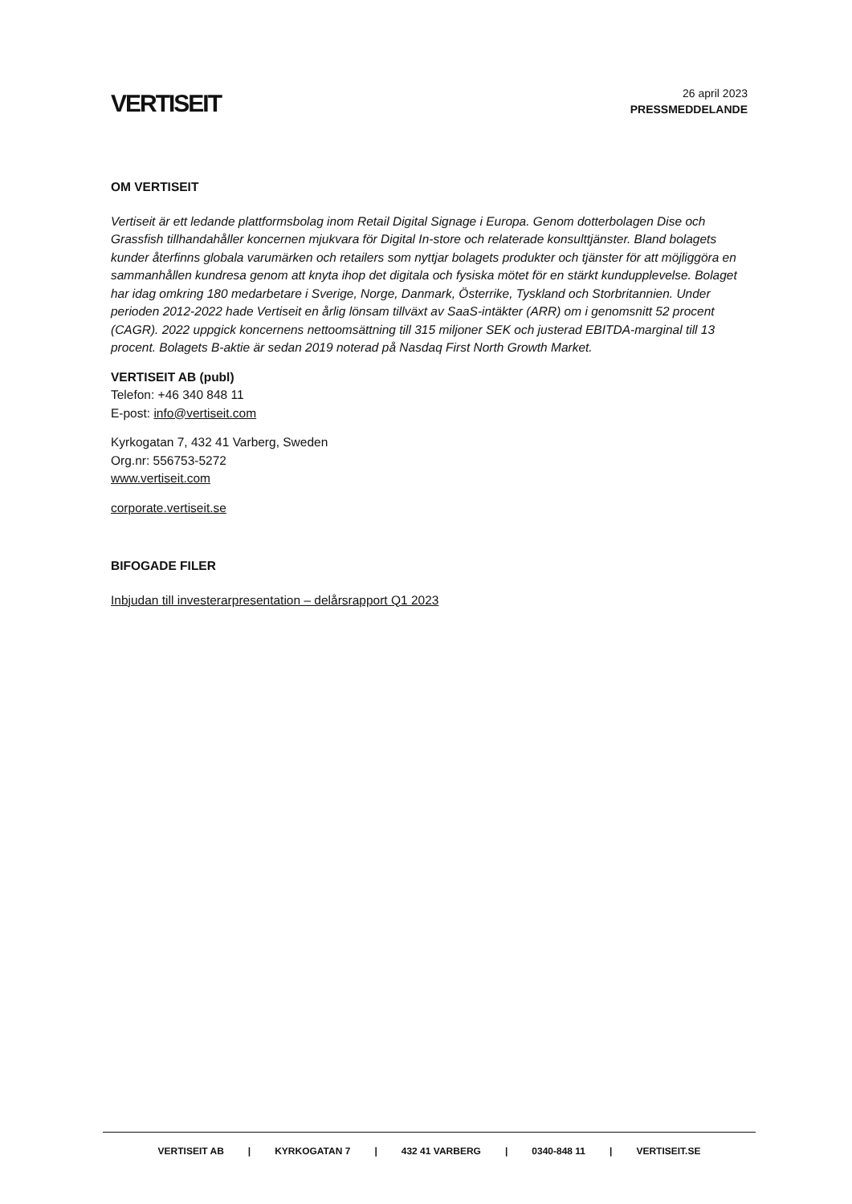VERTISEIT
26 april 2023
PRESSMEDDELANDE
OM VERTISEIT
Vertiseit är ett ledande plattformsbolag inom Retail Digital Signage i Europa. Genom dotterbolagen Dise och Grassfish tillhandahåller koncernen mjukvara för Digital In-store och relaterade konsulttjänster. Bland bolagets kunder återfinns globala varumärken och retailers som nyttjar bolagets produkter och tjänster för att möjliggöra en sammanhållen kundresa genom att knyta ihop det digitala och fysiska mötet för en stärkt kundupplevelse. Bolaget har idag omkring 180 medarbetare i Sverige, Norge, Danmark, Österrike, Tyskland och Storbritannien. Under perioden 2012-2022 hade Vertiseit en årlig lönsam tillväxt av SaaS-intäkter (ARR) om i genomsnitt 52 procent (CAGR). 2022 uppgick koncernens nettoomsättning till 315 miljoner SEK och justerad EBITDA-marginal till 13 procent. Bolagets B-aktie är sedan 2019 noterad på Nasdaq First North Growth Market.
VERTISEIT AB (publ)
Telefon: +46 340 848 11
E-post: info@vertiseit.com
Kyrkogatan 7, 432 41 Varberg, Sweden
Org.nr: 556753-5272
www.vertiseit.com
corporate.vertiseit.se
BIFOGADE FILER
Inbjudan till investerarpresentation – delårsrapport Q1 2023
VERTISEIT AB | KYRKOGATAN 7 | 432 41 VARBERG | 0340-848 11 | VERTISEIT.SE